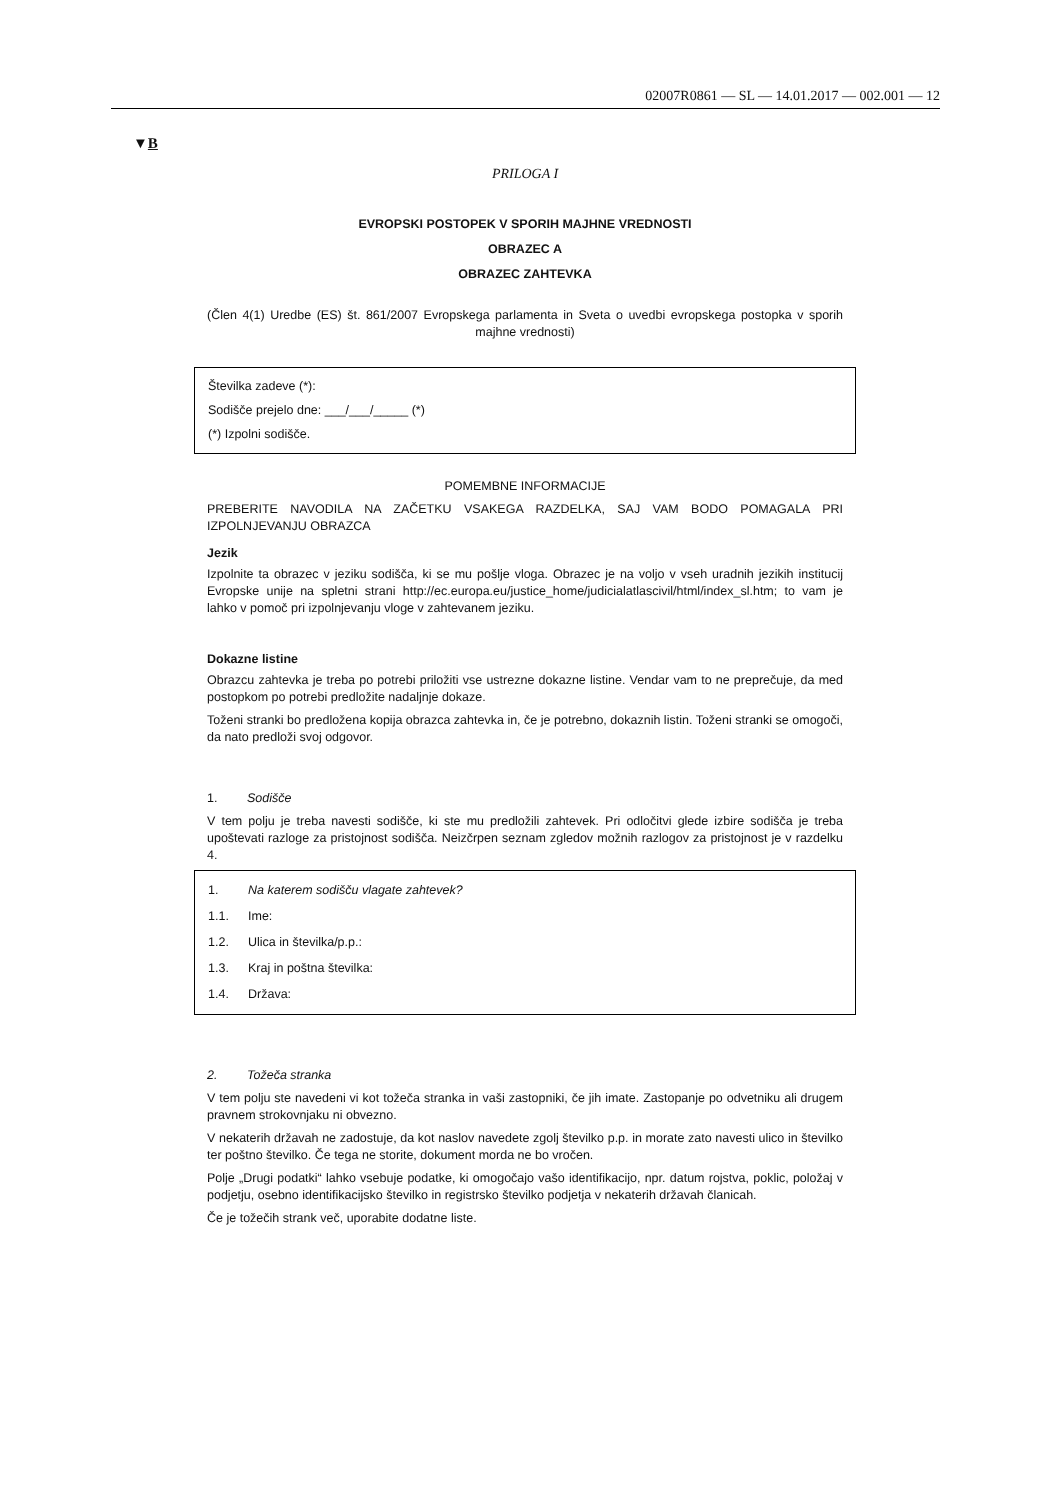02007R0861 — SL — 14.01.2017 — 002.001 — 12
▼B
PRILOGA I
EVROPSKI POSTOPEK V SPORIH MAJHNE VREDNOSTI
OBRAZEC A
OBRAZEC ZAHTEVKA
(Člen 4(1) Uredbe (ES) št. 861/2007 Evropskega parlamenta in Sveta o uvedbi evropskega postopka v sporih majhne vrednosti)
Številka zadeve (*):
Sodišče prejelo dne: ___/___/_____ (*)
(*) Izpolni sodišče.
POMEMBNE INFORMACIJE
PREBERITE NAVODILA NA ZAČETKU VSAKEGA RAZDELKA, SAJ VAM BODO POMAGALA PRI IZPOLNJEVANJU OBRAZCA
Jezik
Izpolnite ta obrazec v jeziku sodišča, ki se mu pošlje vloga. Obrazec je na voljo v vseh uradnih jezikih institucij Evropske unije na spletni strani http://ec.europa.eu/justice_home/judicialatlascivil/html/index_sl.htm; to vam je lahko v pomoč pri izpolnjevanju vloge v zahtevanem jeziku.
Dokazne listine
Obrazcu zahtevka je treba po potrebi priložiti vse ustrezne dokazne listine. Vendar vam to ne preprečuje, da med postopkom po potrebi predložite nadaljnje dokaze.
Toženi stranki bo predložena kopija obrazca zahtevka in, če je potrebno, dokaznih listin. Toženi stranki se omogoči, da nato predloži svoj odgovor.
1. Sodišče
V tem polju je treba navesti sodišče, ki ste mu predložili zahtevek. Pri odločitvi glede izbire sodišča je treba upoštevati razloge za pristojnost sodišča. Neizčrpen seznam zgledov možnih razlogov za pristojnost je v razdelku 4.
1. Na katerem sodišču vlagate zahtevek?
1.1. Ime:
1.2. Ulica in številka/p.p.:
1.3. Kraj in poštna številka:
1.4. Država:
2. Tožeča stranka
V tem polju ste navedeni vi kot tožeča stranka in vaši zastopniki, če jih imate. Zastopanje po odvetniku ali drugem pravnem strokovnjaku ni obvezno.
V nekaterih državah ne zadostuje, da kot naslov navedete zgolj številko p.p. in morate zato navesti ulico in številko ter poštno številko. Če tega ne storite, dokument morda ne bo vročen.
Polje „Drugi podatki“ lahko vsebuje podatke, ki omogočajo vašo identifikacijo, npr. datum rojstva, poklic, položaj v podjetju, osebno identifikacijsko številko in registrsko številko podjetja v nekaterih državah članicah.
Če je tožečih strank več, uporabite dodatne liste.